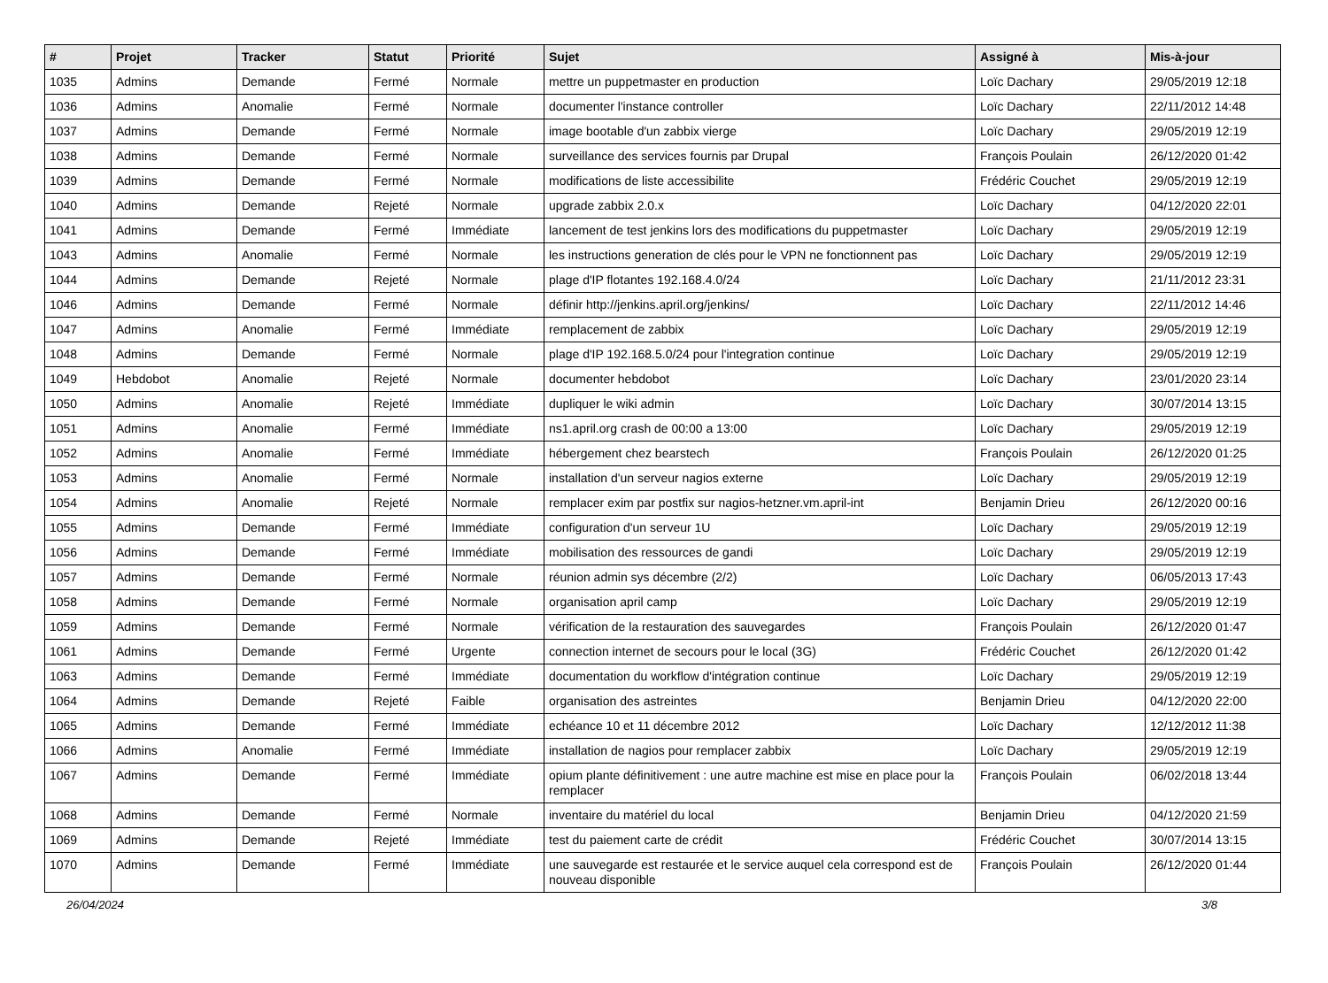| # | Projet | Tracker | Statut | Priorité | Sujet | Assigné à | Mis-à-jour |
| --- | --- | --- | --- | --- | --- | --- | --- |
| 1035 | Admins | Demande | Fermé | Normale | mettre un puppetmaster en production | Loïc Dachary | 29/05/2019 12:18 |
| 1036 | Admins | Anomalie | Fermé | Normale | documenter l'instance controller | Loïc Dachary | 22/11/2012 14:48 |
| 1037 | Admins | Demande | Fermé | Normale | image bootable d'un zabbix vierge | Loïc Dachary | 29/05/2019 12:19 |
| 1038 | Admins | Demande | Fermé | Normale | surveillance des services fournis par Drupal | François Poulain | 26/12/2020 01:42 |
| 1039 | Admins | Demande | Fermé | Normale | modifications de liste accessibilite | Frédéric Couchet | 29/05/2019 12:19 |
| 1040 | Admins | Demande | Rejeté | Normale | upgrade zabbix 2.0.x | Loïc Dachary | 04/12/2020 22:01 |
| 1041 | Admins | Demande | Fermé | Immédiate | lancement de test jenkins lors des modifications du puppetmaster | Loïc Dachary | 29/05/2019 12:19 |
| 1043 | Admins | Anomalie | Fermé | Normale | les instructions generation de clés pour le VPN ne fonctionnent pas | Loïc Dachary | 29/05/2019 12:19 |
| 1044 | Admins | Demande | Rejeté | Normale | plage d'IP flotantes 192.168.4.0/24 | Loïc Dachary | 21/11/2012 23:31 |
| 1046 | Admins | Demande | Fermé | Normale | définir http://jenkins.april.org/jenkins/ | Loïc Dachary | 22/11/2012 14:46 |
| 1047 | Admins | Anomalie | Fermé | Immédiate | remplacement de zabbix | Loïc Dachary | 29/05/2019 12:19 |
| 1048 | Admins | Demande | Fermé | Normale | plage d'IP 192.168.5.0/24 pour l'integration continue | Loïc Dachary | 29/05/2019 12:19 |
| 1049 | Hebdobot | Anomalie | Rejeté | Normale | documenter hebdobot | Loïc Dachary | 23/01/2020 23:14 |
| 1050 | Admins | Anomalie | Rejeté | Immédiate | dupliquer le wiki admin | Loïc Dachary | 30/07/2014 13:15 |
| 1051 | Admins | Anomalie | Fermé | Immédiate | ns1.april.org crash de 00:00 a 13:00 | Loïc Dachary | 29/05/2019 12:19 |
| 1052 | Admins | Anomalie | Fermé | Immédiate | hébergement chez bearstech | François Poulain | 26/12/2020 01:25 |
| 1053 | Admins | Anomalie | Fermé | Normale | installation d'un serveur nagios externe | Loïc Dachary | 29/05/2019 12:19 |
| 1054 | Admins | Anomalie | Rejeté | Normale | remplacer exim par postfix sur nagios-hetzner.vm.april-int | Benjamin Drieu | 26/12/2020 00:16 |
| 1055 | Admins | Demande | Fermé | Immédiate | configuration d'un serveur 1U | Loïc Dachary | 29/05/2019 12:19 |
| 1056 | Admins | Demande | Fermé | Immédiate | mobilisation des ressources de gandi | Loïc Dachary | 29/05/2019 12:19 |
| 1057 | Admins | Demande | Fermé | Normale | réunion admin sys décembre (2/2) | Loïc Dachary | 06/05/2013 17:43 |
| 1058 | Admins | Demande | Fermé | Normale | organisation april camp | Loïc Dachary | 29/05/2019 12:19 |
| 1059 | Admins | Demande | Fermé | Normale | vérification de la restauration des sauvegardes | François Poulain | 26/12/2020 01:47 |
| 1061 | Admins | Demande | Fermé | Urgente | connection internet de secours pour le local (3G) | Frédéric Couchet | 26/12/2020 01:42 |
| 1063 | Admins | Demande | Fermé | Immédiate | documentation du workflow d'intégration continue | Loïc Dachary | 29/05/2019 12:19 |
| 1064 | Admins | Demande | Rejeté | Faible | organisation des astreintes | Benjamin Drieu | 04/12/2020 22:00 |
| 1065 | Admins | Demande | Fermé | Immédiate | echéance 10 et 11 décembre 2012 | Loïc Dachary | 12/12/2012 11:38 |
| 1066 | Admins | Anomalie | Fermé | Immédiate | installation de nagios pour remplacer zabbix | Loïc Dachary | 29/05/2019 12:19 |
| 1067 | Admins | Demande | Fermé | Immédiate | opium plante définitivement : une autre machine est mise en place pour la remplacer | François Poulain | 06/02/2018 13:44 |
| 1068 | Admins | Demande | Fermé | Normale | inventaire du matériel du local | Benjamin Drieu | 04/12/2020 21:59 |
| 1069 | Admins | Demande | Rejeté | Immédiate | test du paiement carte de crédit | Frédéric Couchet | 30/07/2014 13:15 |
| 1070 | Admins | Demande | Fermé | Immédiate | une sauvegarde est restaurée et le service auquel cela correspond est de nouveau disponible | François Poulain | 26/12/2020 01:44 |
26/04/2024 3/8